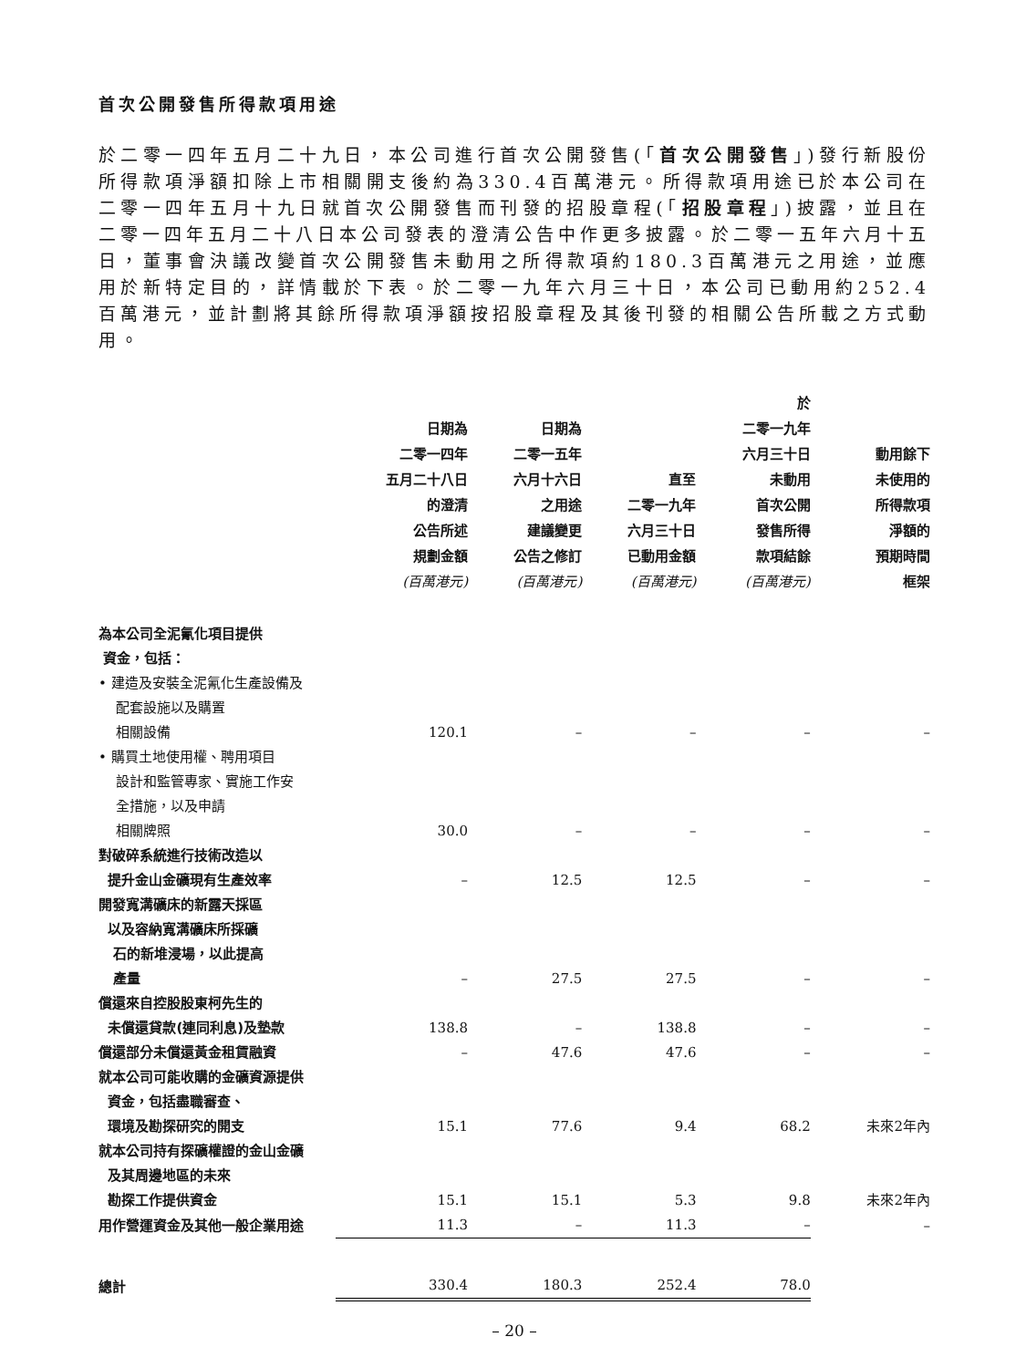首次公開發售所得款項用途
於二零一四年五月二十九日，本公司進行首次公開發售(「首次公開發售」)發行新股份所得款項淨額扣除上市相關開支後約為330.4百萬港元。所得款項用途已於本公司在二零一四年五月十九日就首次公開發售而刊發的招股章程(「招股章程」)披露，並且在二零一四年五月二十八日本公司發表的澄清公告中作更多披露。於二零一五年六月十五日，董事會決議改變首次公開發售未動用之所得款項約180.3百萬港元之用途，並應用於新特定目的，詳情載於下表。於二零一九年六月三十日，本公司已動用約252.4百萬港元，並計劃將其餘所得款項淨額按招股章程及其後刊發的相關公告所載之方式動用。
| | 日期為 二零一四年 五月二十八日 的澄清 公告所述 規劃金額 (百萬港元) | 日期為 二零一五年 六月十六日 之用途 建議變更 公告之修訂 (百萬港元) | 直至 二零一九年 六月三十日 已動用金額 (百萬港元) | 於 二零一九年 六月三十日 未動用 首次公開 發售所得 款項結餘 (百萬港元) | 動用餘下 未使用的 所得款項 淨額的 預期時間 框架 |
| --- | --- | --- | --- | --- | --- |
| 為本公司全泥氰化項目提供 資金，包括： | | | | | |
| • 建造及安裝全泥氰化生產設備及 配套設施以及購置 相關設備 | 120.1 | – | – | – | – |
| • 購買土地使用權、聘用項目 設計和監管專家、實施工作安 全措施，以及申請 相關牌照 | 30.0 | – | – | – | – |
| 對破碎系統進行技術改造以 提升金山金礦現有生產效率 | – | 12.5 | 12.5 | – | – |
| 開發寬溝礦床的新露天採區 以及容納寬溝礦床所採礦 石的新堆浸場，以此提高 產量 | – | 27.5 | 27.5 | – | – |
| 償還來自控股股東柯先生的 未償還貸款(連同利息)及墊款 | 138.8 | – | 138.8 | – | – |
| 償還部分未償還黃金租賃融資 | – | 47.6 | 47.6 | – | – |
| 就本公司可能收購的金礦資源提供 資金，包括盡職審查、 環境及勘探研究的開支 | 15.1 | 77.6 | 9.4 | 68.2 | 未來2年內 |
| 就本公司持有探礦權證的金山金礦 及其周邊地區的未來 勘探工作提供資金 | 15.1 | 15.1 | 5.3 | 9.8 | 未來2年內 |
| 用作營運資金及其他一般企業用途 | 11.3 | – | 11.3 | – | – |
| 總計 | 330.4 | 180.3 | 252.4 | 78.0 | |
– 20 –